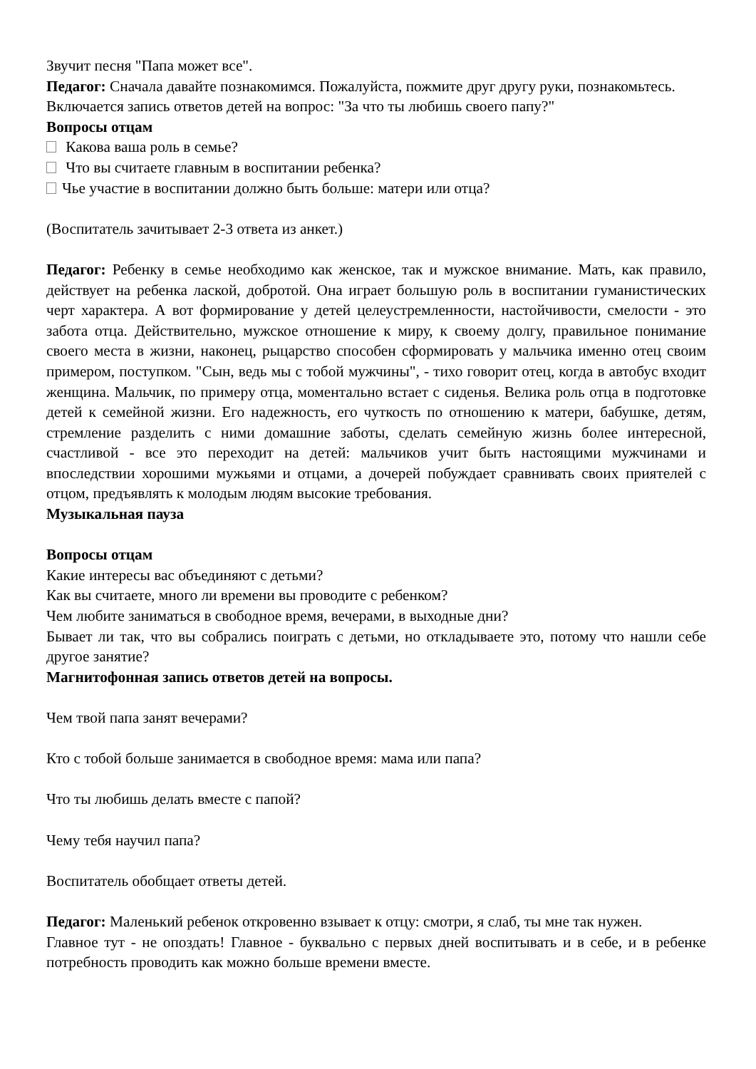Звучит песня "Папа может все".
Педагог: Сначала давайте познакомимся. Пожалуйста, пожмите друг другу руки, познакомьтесь.
Включается запись ответов детей на вопрос: "За что ты любишь своего папу?"
Вопросы отцам
Какова ваша роль в семье?
Что вы считаете главным в воспитании ребенка?
Чье участие в воспитании должно быть больше: матери или отца?
(Воспитатель зачитывает 2-3 ответа из анкет.)
Педагог: Ребенку в семье необходимо как женское, так и мужское внимание. Мать, как правило, действует на ребенка лаской, добротой. Она играет большую роль в воспитании гуманистических черт характера. А вот формирование у детей целеустремленности, настойчивости, смелости - это забота отца. Действительно, мужское отношение к миру, к своему долгу, правильное понимание своего места в жизни, наконец, рыцарство способен сформировать у мальчика именно отец своим примером, поступком. "Сын, ведь мы с тобой мужчины", - тихо говорит отец, когда в автобус входит женщина. Мальчик, по примеру отца, моментально встает с сиденья. Велика роль отца в подготовке детей к семейной жизни. Его надежность, его чуткость по отношению к матери, бабушке, детям, стремление разделить с ними домашние заботы, сделать семейную жизнь более интересной, счастливой - все это переходит на детей: мальчиков учит быть настоящими мужчинами и впоследствии хорошими мужьями и отцами, а дочерей побуждает сравнивать своих приятелей с отцом, предъявлять к молодым людям высокие требования.
Музыкальная пауза
Вопросы отцам
Какие интересы вас объединяют с детьми?
Как вы считаете, много ли времени вы проводите с ребенком?
Чем любите заниматься в свободное время, вечерами, в выходные дни?
Бывает ли так, что вы собрались поиграть с детьми, но откладываете это, потому что нашли себе другое занятие?
Магнитофонная запись ответов детей на вопросы.
Чем твой папа занят вечерами?
Кто с тобой больше занимается в свободное время: мама или папа?
Что ты любишь делать вместе с папой?
Чему тебя научил папа?
Воспитатель обобщает ответы детей.
Педагог: Маленький ребенок откровенно взывает к отцу: смотри, я слаб, ты мне так нужен.
Главное тут - не опоздать! Главное - буквально с первых дней воспитывать и в себе, и в ребенке потребность проводить как можно больше времени вместе.